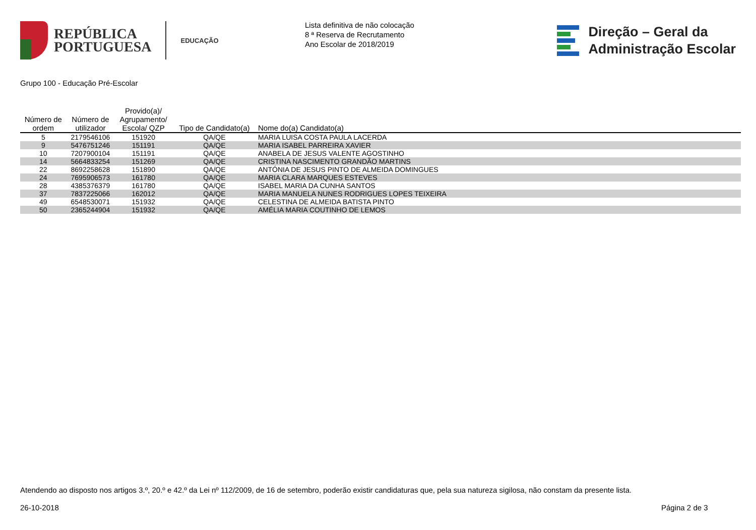REPÚBLICA
PORTUGUESA
EDUCAÇÃO
Lista definitiva de não colocação
8 ª Reserva de Recrutamento
Ano Escolar de 2018/2019
Direção – Geral da
Administração Escolar
Grupo 100 - Educação Pré-Escolar
| Número de ordem | Número de utilizador | Provido(a)/ Agrupamento/ Escola/ QZP | Tipo de Candidato(a) | Nome do(a) Candidato(a) |
| --- | --- | --- | --- | --- |
| 5 | 2179546106 | 151920 | QA/QE | MARIA LUISA COSTA PAULA LACERDA |
| 9 | 5476751246 | 151191 | QA/QE | MARIA ISABEL PARREIRA XAVIER |
| 10 | 7207900104 | 151191 | QA/QE | ANABELA DE JESUS VALENTE AGOSTINHO |
| 14 | 5664833254 | 151269 | QA/QE | CRISTINA NASCIMENTO GRANDÃO MARTINS |
| 22 | 8692258628 | 151890 | QA/QE | ANTÓNIA DE JESUS PINTO DE ALMEIDA DOMINGUES |
| 24 | 7695906573 | 161780 | QA/QE | MARIA CLARA MARQUES ESTEVES |
| 28 | 4385376379 | 161780 | QA/QE | ISABEL MARIA DA CUNHA SANTOS |
| 37 | 7837225066 | 162012 | QA/QE | MARIA MANUELA NUNES RODRIGUES LOPES TEIXEIRA |
| 49 | 6548530071 | 151932 | QA/QE | CELESTINA DE ALMEIDA BATISTA PINTO |
| 50 | 2365244904 | 151932 | QA/QE | AMÉLIA MARIA COUTINHO DE LEMOS |
Atendendo ao disposto nos artigos 3.º, 20.º e 42.º da Lei nº 112/2009, de 16 de setembro, poderão existir candidaturas que, pela sua natureza sigilosa, não constam da presente lista.
26-10-2018 Página 2 de 3